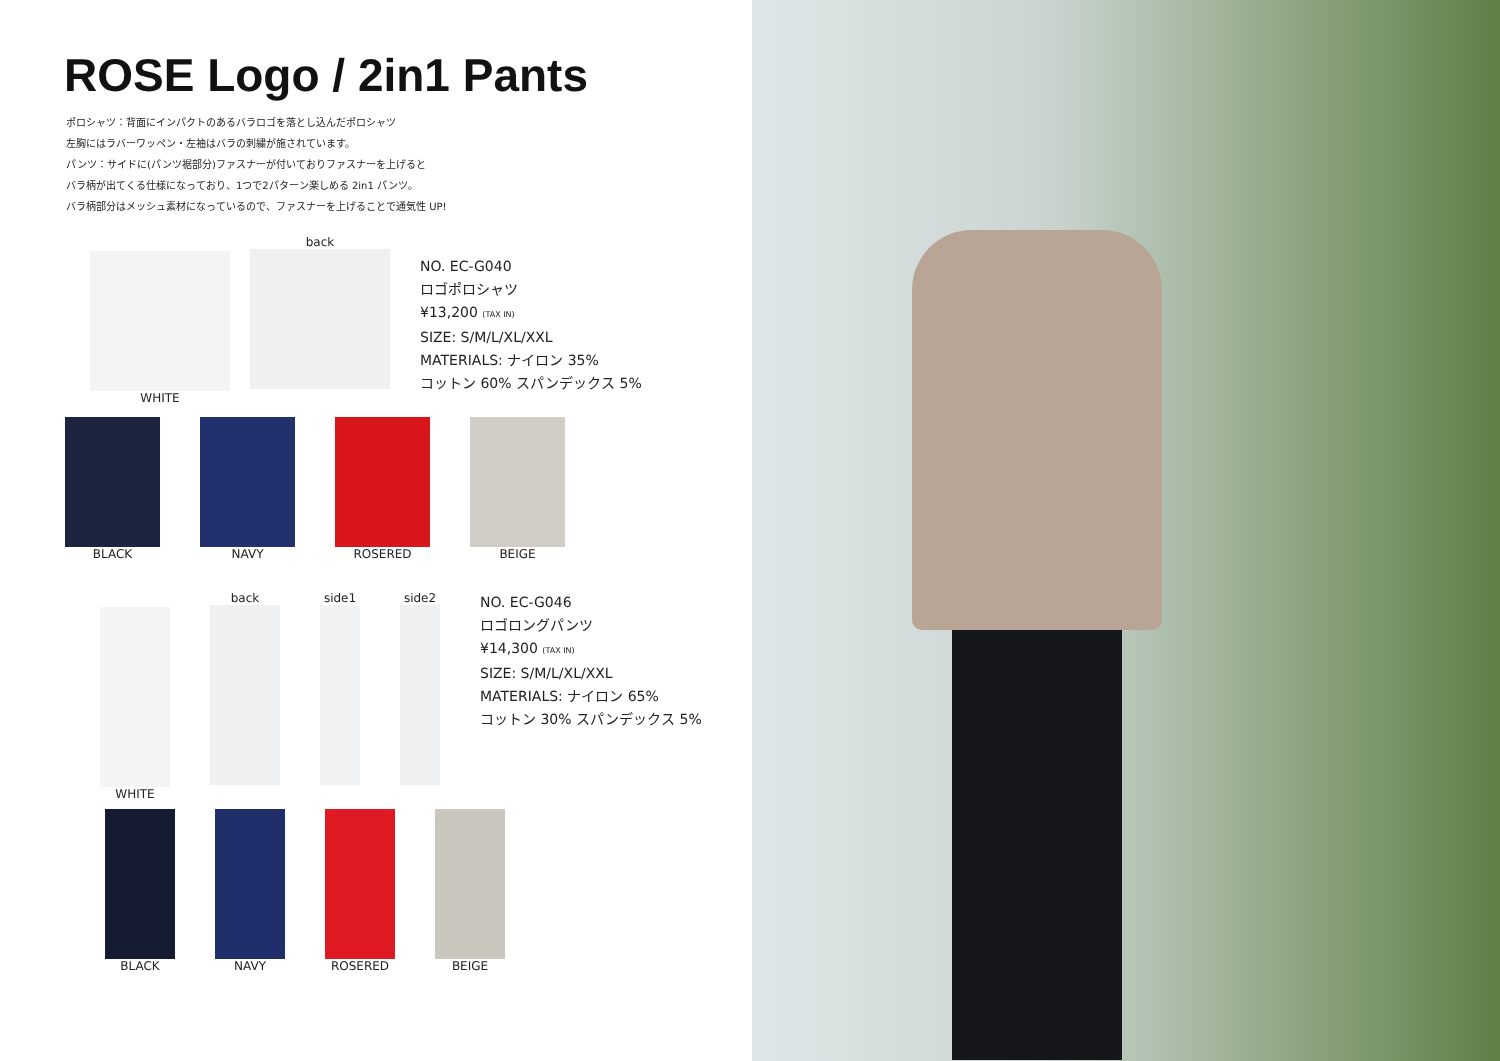ROSE Logo / 2in1 Pants
ポロシャツ：背面にインパクトのあるバラロゴを落とし込んだポロシャツ
左胸にはラバーワッペン・左袖はバラの刺繍が施されています。
パンツ：サイドに(パンツ裾部分)ファスナーが付いておりファスナーを上げると
バラ柄が出てくる仕様になっており、1つで2パターン楽しめる 2in1 パンツ。
バラ柄部分はメッシュ素材になっているので、ファスナーを上げることで通気性 UP!
WHITE back
NO. EC-G040
ロゴポロシャツ
¥13,200 (TAX IN)
SIZE: S/M/L/XL/XXL
MATERIALS: ナイロン 35%
コットン 60% スパンデックス 5%
BLACK NAVY ROSERED BEIGE
WHITE back side1 side2
NO. EC-G046
ロゴロングパンツ
¥14,300 (TAX IN)
SIZE: S/M/L/XL/XXL
MATERIALS: ナイロン 65%
コットン 30% スパンデックス 5%
BLACK NAVY ROSERED BEIGE